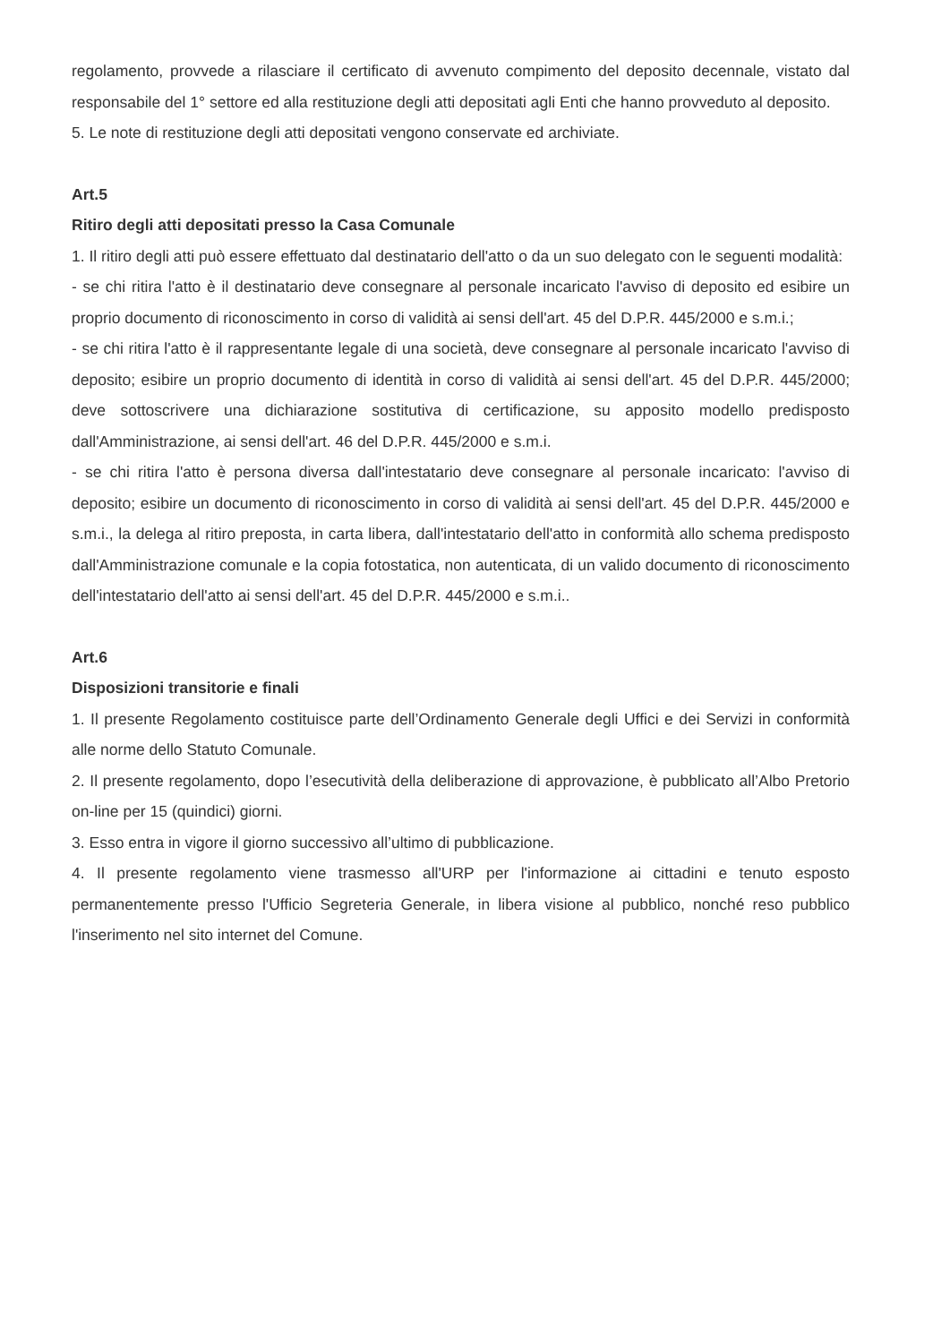regolamento, provvede a rilasciare il certificato di avvenuto compimento del deposito decennale, vistato dal responsabile del 1° settore ed alla restituzione degli atti depositati agli Enti che hanno provveduto al deposito.
5. Le note di restituzione degli atti depositati vengono conservate ed archiviate.
Art.5
Ritiro degli atti depositati presso la Casa Comunale
1. Il ritiro degli atti può essere effettuato dal destinatario dell'atto o da un suo delegato con le seguenti modalità:
- se chi ritira l'atto è il destinatario deve consegnare al personale incaricato l'avviso di deposito ed esibire un proprio documento di riconoscimento in corso di validità ai sensi dell'art. 45 del D.P.R. 445/2000 e s.m.i.;
- se chi ritira l'atto è il rappresentante legale di una società, deve consegnare al personale incaricato l'avviso di deposito; esibire un proprio documento di identità in corso di validità ai sensi dell'art. 45 del D.P.R. 445/2000; deve sottoscrivere una dichiarazione sostitutiva di certificazione, su apposito modello predisposto dall'Amministrazione, ai sensi dell'art. 46 del D.P.R. 445/2000 e s.m.i.
- se chi ritira l'atto è persona diversa dall'intestatario deve consegnare al personale incaricato: l'avviso di deposito; esibire un documento di riconoscimento in corso di validità ai sensi dell'art. 45 del D.P.R. 445/2000 e s.m.i., la delega al ritiro preposta, in carta libera, dall'intestatario dell'atto in conformità allo schema predisposto dall'Amministrazione comunale e la copia fotostatica, non autenticata, di un valido documento di riconoscimento dell'intestatario dell'atto ai sensi dell'art. 45 del D.P.R. 445/2000 e s.m.i..
Art.6
Disposizioni transitorie e finali
1. Il presente Regolamento costituisce parte dell’Ordinamento Generale degli Uffici e dei Servizi in conformità alle norme dello Statuto Comunale.
2. Il presente regolamento, dopo l’esecutività della deliberazione di approvazione, è pubblicato all’Albo Pretorio on-line per 15 (quindici) giorni.
3. Esso entra in vigore il giorno successivo all’ultimo di pubblicazione.
4. Il presente regolamento viene trasmesso all'URP per l'informazione ai cittadini e tenuto esposto permanentemente presso l'Ufficio Segreteria Generale, in libera visione al pubblico, nonché reso pubblico l'inserimento nel sito internet del Comune.